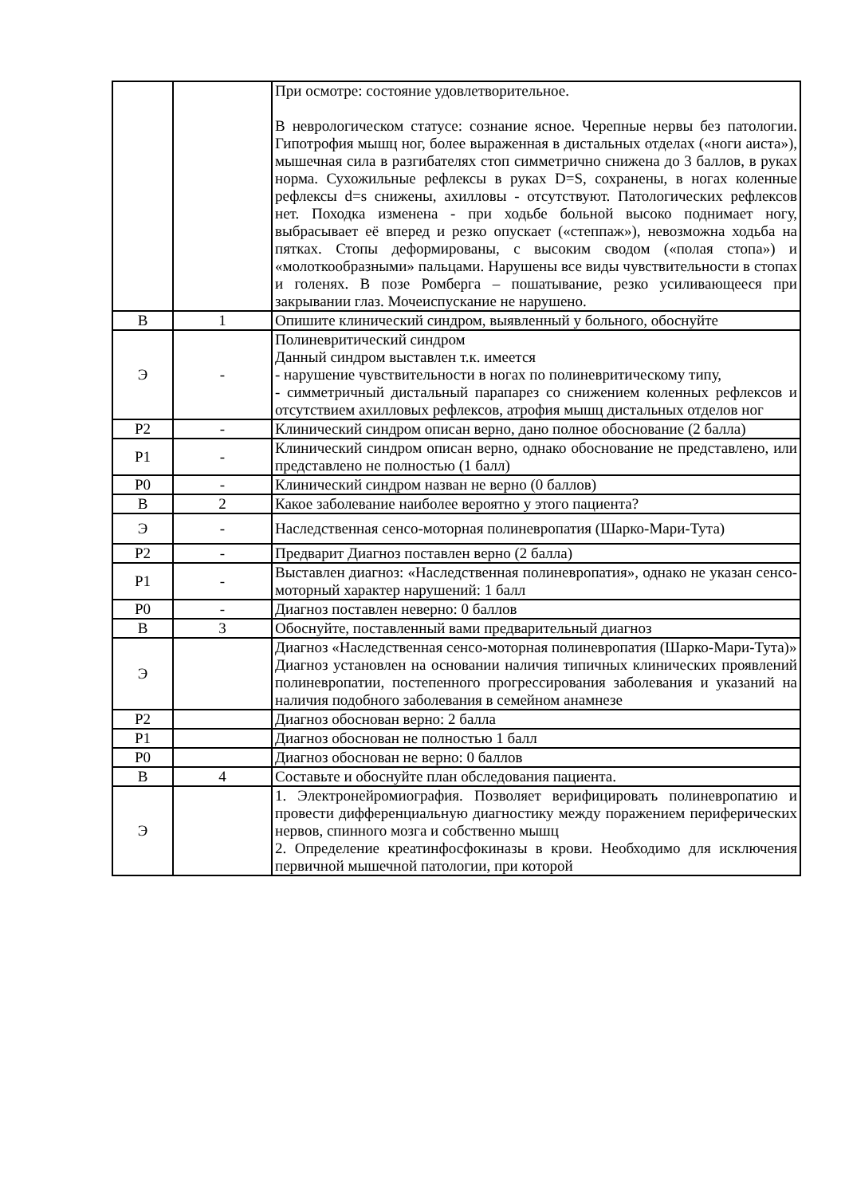| | | При осмотре: состояние удовлетворительное. В неврологическом статусе: сознание ясное. Черепные нервы без патологии. Гипотрофия мышц ног, более выраженная в дистальных отделах («ноги аиста»), мышечная сила в разгибателях стоп симметрично снижена до 3 баллов, в руках норма. Сухожильные рефлексы в руках D=S, сохранены, в ногах коленные рефлексы d=s снижены, ахилловы - отсутствуют. Патологических рефлексов нет. Походка изменена - при ходьбе больной высоко поднимает ногу, выбрасывает её вперед и резко опускает («степпаж»), невозможна ходьба на пятках. Стопы деформированы, с высоким сводом («полая стопа») и «молоткообразными» пальцами. Нарушены все виды чувствительности в стопах и голенях. В позе Ромберга – пошатывание, резко усиливающееся при закрывании глаз. Мочеиспускание не нарушено. |
| В | 1 | Опишите клинический синдром, выявленный у больного, обоснуйте |
| Э | - | Полиневритический синдром Данный синдром выставлен т.к. имеется - нарушение чувствительности в ногах по полиневритическому типу, - симметричный дистальный парапарез со снижением коленных рефлексов и отсутствием ахилловых рефлексов, атрофия мышц дистальных отделов ног |
| Р2 | - | Клинический синдром описан верно, дано полное обоснование (2 балла) |
| Р1 | - | Клинический синдром описан верно, однако обоснование не представлено, или представлено не полностью (1 балл) |
| Р0 | - | Клинический синдром назван не верно (0 баллов) |
| В | 2 | Какое заболевание наиболее вероятно у этого пациента? |
| Э | - | Наследственная сенсо-моторная полиневропатия (Шарко-Мари-Тута) |
| Р2 | - | Предварит Диагноз поставлен верно (2 балла) |
| Р1 | - | Выставлен диагноз: «Наследственная полиневропатия», однако не указан сенсо-моторный характер нарушений: 1 балл |
| Р0 | - | Диагноз поставлен неверно: 0 баллов |
| В | 3 | Обоснуйте, поставленный вами предварительный диагноз |
| Э | | Диагноз «Наследственная сенсо-моторная полиневропатия (Шарко-Мари-Тута)» Диагноз установлен на основании наличия типичных клинических проявлений полиневропатии, постепенного прогрессирования заболевания и указаний на наличия подобного заболевания в семейном анамнезе |
| Р2 | | Диагноз обоснован верно: 2 балла |
| Р1 | | Диагноз обоснован не полностью 1 балл |
| Р0 | | Диагноз обоснован не верно: 0 баллов |
| В | 4 | Составьте и обоснуйте план обследования пациента. |
| Э | | 1. Электронейромиография. Позволяет верифицировать полиневропатию и провести дифференциальную диагностику между поражением периферических нервов, спинного мозга и собственно мышц 2. Определение креатинфосфокиназы в крови. Необходимо для исключения первичной мышечной патологии, при которой |